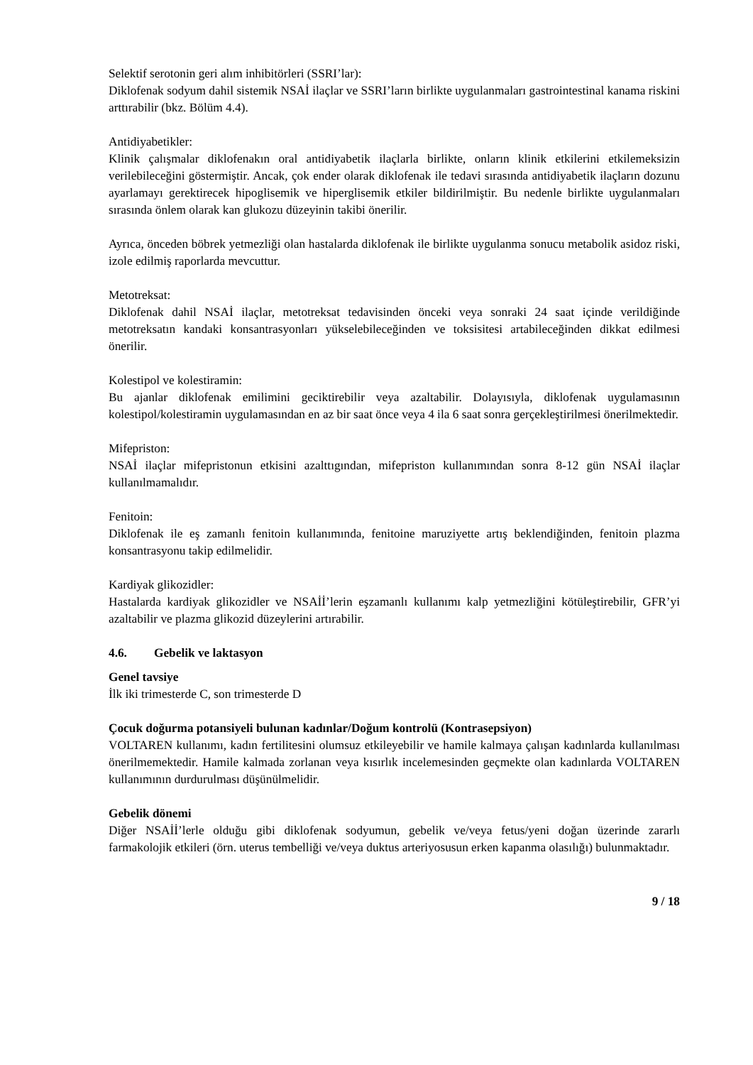Selektif serotonin geri alım inhibitörleri (SSRI’lar):
Diklofenak sodyum dahil sistemik NSAİ ilaçlar ve SSRI’ların birlikte uygulanmaları gastrointestinal kanama riskini arttırabilir (bkz. Bölüm 4.4).
Antidiyabetikler:
Klinik çalışmalar diklofenakın oral antidiyabetik ilaçlarla birlikte, onların klinik etkilerini etkilemeksizin verilebileceğini göstermiştir. Ancak, çok ender olarak diklofenak ile tedavi sırasında antidiyabetik ilaçların dozunu ayarlamayı gerektirecek hipoglisemik ve hiperglisemik etkiler bildirilmiştir. Bu nedenle birlikte uygulanmaları sırasında önlem olarak kan glukozu düzeyinin takibi önerilir.
Ayrıca, önceden böbrek yetmezliği olan hastalarda diklofenak ile birlikte uygulanma sonucu metabolik asidoz riski, izole edilmiş raporlarda mevcuttur.
Metotreksat:
Diklofenak dahil NSAİ ilaçlar, metotreksat tedavisinden önceki veya sonraki 24 saat içinde verildiğinde metotreksatın kandaki konsantrasyonları yükselebileceğinden ve toksisitesi artabileceğinden dikkat edilmesi önerilir.
Kolestipol ve kolestiramin:
Bu ajanlar diklofenak emilimini geciktirebilir veya azaltabilir. Dolayısıyla, diklofenak uygulamasının kolestipol/kolestiramin uygulamasından en az bir saat önce veya 4 ila 6 saat sonra gerçekleştirilmesi önerilmektedir.
Mifepriston:
NSAİ ilaçlar mifepristonun etkisini azalttıgından, mifepriston kullanımından sonra 8-12 gün NSAİ ilaçlar kullanılmamalıdır.
Fenitoin:
Diklofenak ile eş zamanlı fenitoin kullanımında, fenitoine maruziyette artış beklendiğinden, fenitoin plazma konsantrasyonu takip edilmelidir.
Kardiyak glikozidler:
Hastalarda kardiyak glikozidler ve NSAİİ’lerin eşzamanlı kullanımı kalp yetmezliğini kötüleştirebilir, GFR’yi azaltabilir ve plazma glikozid düzeylerini artırabilir.
4.6. Gebelik ve laktasyon
Genel tavsiye
İlk iki trimesterde C, son trimesterde D
Çocuk doğurma potansiyeli bulunan kadınlar/Doğum kontrolü (Kontrasepsiyon)
VOLTAREN kullanımı, kadın fertilitesini olumsuz etkileyebilir ve hamile kalmaya çalışan kadınlarda kullanılması önerilmemektedir. Hamile kalmada zorlanan veya kısırlık incelemesinden geçmekte olan kadınlarda VOLTAREN kullanımının durdurulması düşünülmelidir.
Gebelik dönemi
Diğer NSAİİ’lerle olduğu gibi diklofenak sodyumun, gebelik ve/veya fetus/yeni doğan üzerinde zararlı farmakolojik etkileri (örn. uterus tembelliği ve/veya duktus arteriyosusun erken kapanma olasılığı) bulunmaktadır.
9 / 18